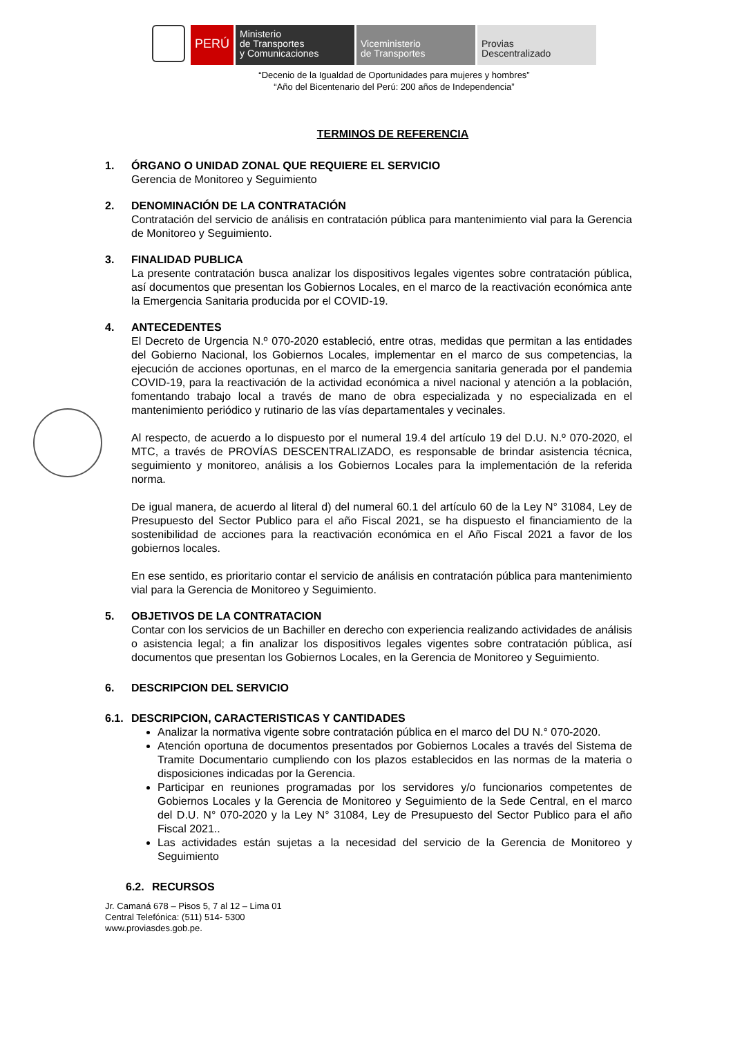PERÚ
Ministerio
de Transportes
y Comunicaciones
Viceministerio
de Transportes
Provias
Descentralizado
“Decenio de la Igualdad de Oportunidades para mujeres y hombres”
“Año del Bicentenario del Perú: 200 años de Independencia”
TERMINOS DE REFERENCIA
1. ÓRGANO O UNIDAD ZONAL QUE REQUIERE EL SERVICIO
Gerencia de Monitoreo y Seguimiento
2. DENOMINACIÓN DE LA CONTRATACIÓN
Contratación del servicio de análisis en contratación pública para mantenimiento vial para la Gerencia de Monitoreo y Seguimiento.
3. FINALIDAD PUBLICA
La presente contratación busca analizar los dispositivos legales vigentes sobre contratación pública, así documentos que presentan los Gobiernos Locales, en el marco de la reactivación económica ante la Emergencia Sanitaria producida por el COVID-19.
4. ANTECEDENTES
El Decreto de Urgencia N.º 070-2020 estableció, entre otras, medidas que permitan a las entidades del Gobierno Nacional, los Gobiernos Locales, implementar en el marco de sus competencias, la ejecución de acciones oportunas, en el marco de la emergencia sanitaria generada por el pandemia COVID-19, para la reactivación de la actividad económica a nivel nacional y atención a la población, fomentando trabajo local a través de mano de obra especializada y no especializada en el mantenimiento periódico y rutinario de las vías departamentales y vecinales.
Al respecto, de acuerdo a lo dispuesto por el numeral 19.4 del artículo 19 del D.U. N.º 070-2020, el MTC, a través de PROVÍAS DESCENTRALIZADO, es responsable de brindar asistencia técnica, seguimiento y monitoreo, análisis a los Gobiernos Locales para la implementación de la referida norma.
De igual manera, de acuerdo al literal d) del numeral 60.1 del artículo 60 de la Ley N° 31084, Ley de Presupuesto del Sector Publico para el año Fiscal 2021, se ha dispuesto el financiamiento de la sostenibilidad de acciones para la reactivación económica en el Año Fiscal 2021 a favor de los gobiernos locales.
En ese sentido, es prioritario contar el servicio de análisis en contratación pública para mantenimiento vial para la Gerencia de Monitoreo y Seguimiento.
5. OBJETIVOS DE LA CONTRATACION
Contar con los servicios de un Bachiller en derecho con experiencia realizando actividades de análisis o asistencia legal; a fin analizar los dispositivos legales vigentes sobre contratación pública, así documentos que presentan los Gobiernos Locales, en la Gerencia de Monitoreo y Seguimiento.
6. DESCRIPCION DEL SERVICIO
6.1. DESCRIPCION, CARACTERISTICAS Y CANTIDADES
Analizar la normativa vigente sobre contratación pública en el marco del DU N.° 070-2020.
Atención oportuna de documentos presentados por Gobiernos Locales a través del Sistema de Tramite Documentario cumpliendo con los plazos establecidos en las normas de la materia o disposiciones indicadas por la Gerencia.
Participar en reuniones programadas por los servidores y/o funcionarios competentes de Gobiernos Locales y la Gerencia de Monitoreo y Seguimiento de la Sede Central, en el marco del D.U. N° 070-2020 y la Ley N° 31084, Ley de Presupuesto del Sector Publico para el año Fiscal 2021..
Las actividades están sujetas a la necesidad del servicio de la Gerencia de Monitoreo y Seguimiento
6.2. RECURSOS
Jr. Camaná 678 – Pisos 5, 7 al 12 – Lima 01
Central Telefónica: (511) 514- 5300
www.proviasdes.gob.pe.